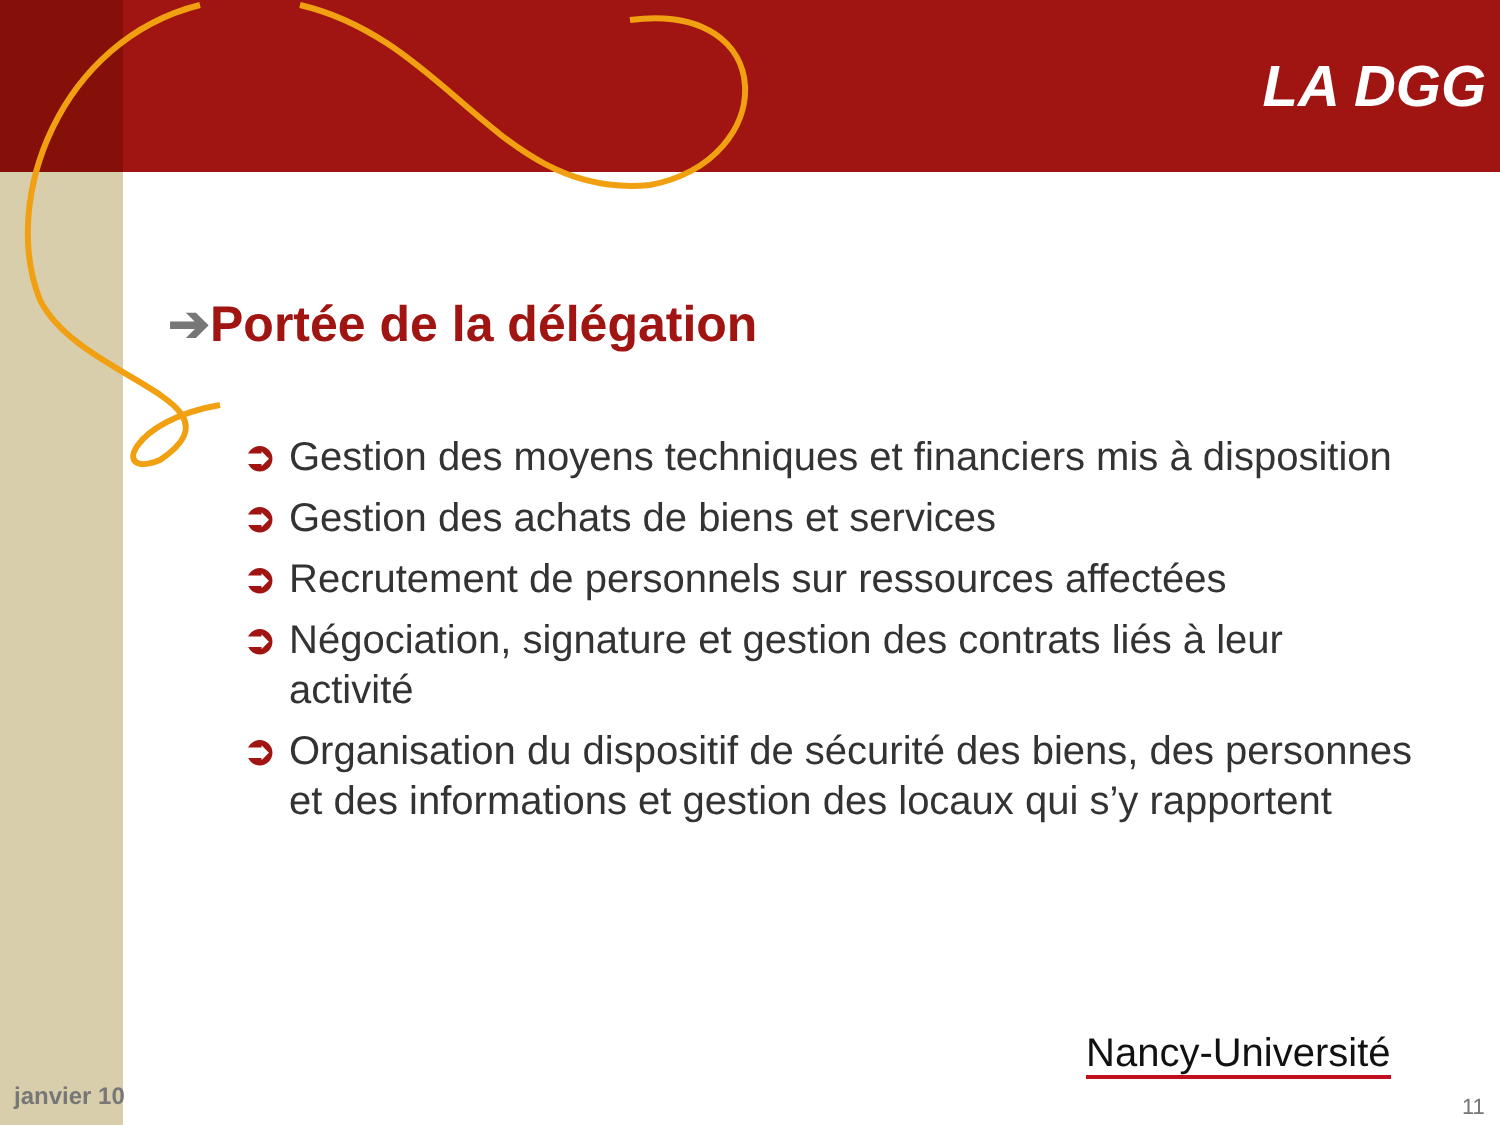LA DGG
➔Portée de la délégation
➲ Gestion des moyens techniques et financiers mis à disposition
➲ Gestion des achats de biens et services
➲ Recrutement de personnels sur ressources affectées
➲ Négociation, signature et gestion des contrats liés à leur activité
➲ Organisation du dispositif de sécurité des biens, des personnes et des informations et gestion des locaux qui s’y rapportent
janvier 10
Nancy-Université
11